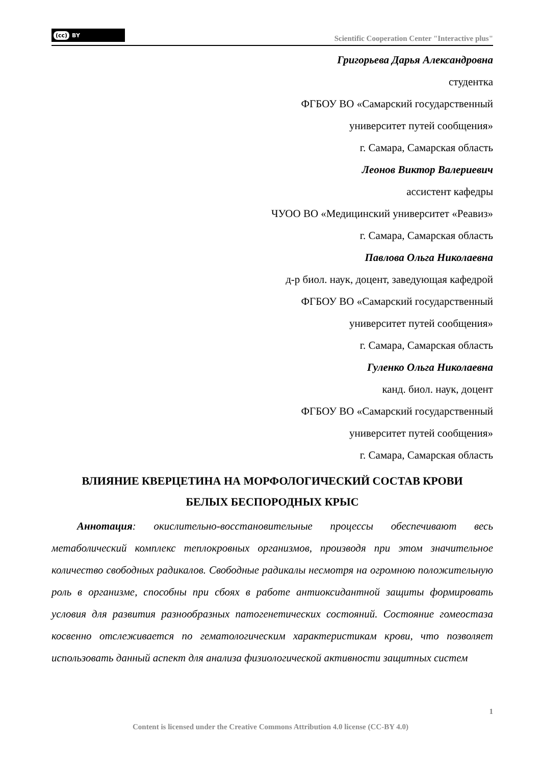(cc) BY
Scientific Cooperation Center "Interactive plus"
Григорьева Дарья Александровна
студентка
ФГБОУ ВО «Самарский государственный
университет путей сообщения»
г. Самара, Самарская область
Леонов Виктор Валериевич
ассистент кафедры
ЧУОО ВО «Медицинский университет «Реавиз»
г. Самара, Самарская область
Павлова Ольга Николаевна
д-р биол. наук, доцент, заведующая кафедрой
ФГБОУ ВО «Самарский государственный
университет путей сообщения»
г. Самара, Самарская область
Гуленко Ольга Николаевна
канд. биол. наук, доцент
ФГБОУ ВО «Самарский государственный
университет путей сообщения»
г. Самара, Самарская область
ВЛИЯНИЕ КВЕРЦЕТИНА НА МОРФОЛОГИЧЕСКИЙ СОСТАВ КРОВИ
БЕЛЫХ БЕСПОРОДНЫХ КРЫС
Аннотация: окислительно-восстановительные процессы обеспечивают весь метаболический комплекс теплокровных организмов, производя при этом значительное количество свободных радикалов. Свободные радикалы несмотря на огромною положительную роль в организме, способны при сбоях в работе антиоксидантной защиты формировать условия для развития разнообразных патогенетических состояний. Состояние гомеостаза косвенно отслеживается по гематологическим характеристикам крови, что позволяет использовать данный аспект для анализа физиологической активности защитных систем
1
Content is licensed under the Creative Commons Attribution 4.0 license (CC-BY 4.0)